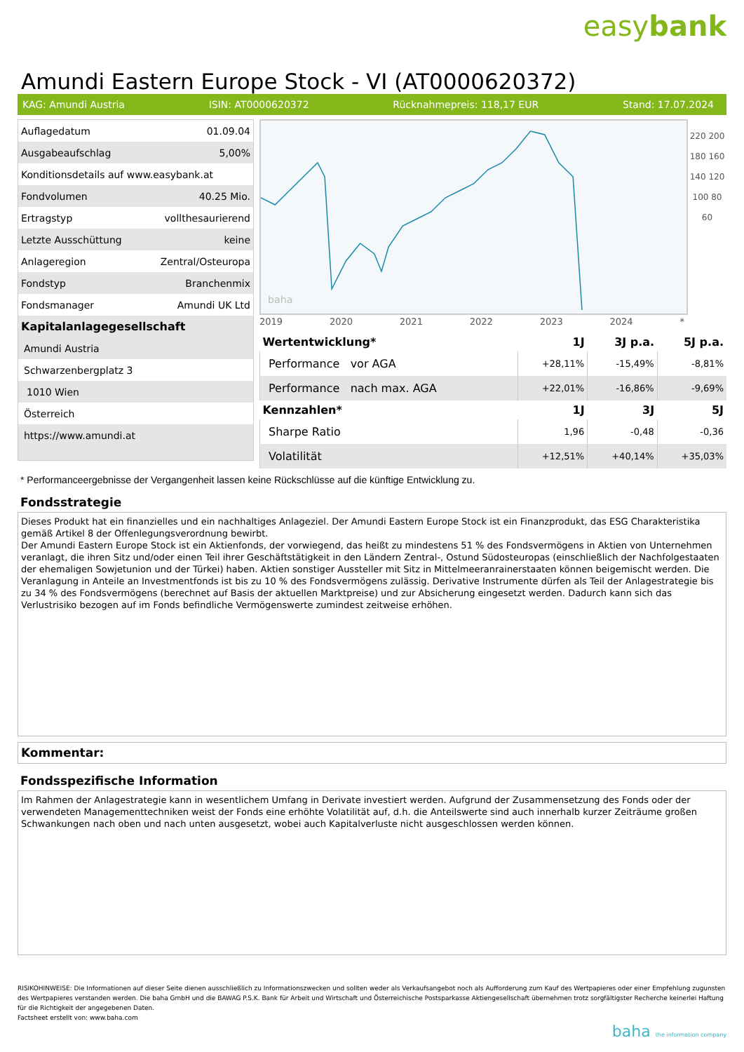easybank
Amundi Eastern Europe Stock - VI (AT0000620372)
KAG: Amundi Austria ISIN: AT0000620372 Rücknahmepreis: 118,17 EUR Stand: 17.07.2024
| Auflagedatum | 01.09.04 |
| Ausgabeaufschlag | 5,00% |
| Konditionsdetails auf www.easybank.at | |
| Fondvolumen | 40.25 Mio. |
| Ertragstyp | vollthesaurierend |
| Letzte Ausschüttung | keine |
| Anlageregion | Zentral/Osteuropa |
| Fondstyp | Branchenmix |
| Fondsmanager | Amundi UK Ltd |
| Kapitalanlagegesellschaft | |
| Amundi Austria | |
| Schwarzenbergplatz 3 | |
| 1010 Wien | |
| Österreich | |
| https://www.amundi.at | |
baha
220 200 180 160 140 120 100 80 60
2019 2020 2021 2022 2023 2024 *
| Wertentwicklung* | 1J | 3J p.a. | 5J p.a. |
| --- | --- | --- | --- |
| Performance vor AGA | +28,11% | -15,49% | -8,81% |
| Performance nach max. AGA | +22,01% | -16,86% | -9,69% |
| Kennzahlen* | 1J | 3J | 5J |
| Sharpe Ratio | 1,96 | -0,48 | -0,36 |
| Volatilität | +12,51% | +40,14% | +35,03% |
* Performanceergebnisse der Vergangenheit lassen keine Rückschlüsse auf die künftige Entwicklung zu.
Fondsstrategie
Dieses Produkt hat ein finanzielles und ein nachhaltiges Anlageziel. Der Amundi Eastern Europe Stock ist ein Finanzprodukt, das ESG Charakteristika gemäß Artikel 8 der Offenlegungsverordnung bewirbt.
Der Amundi Eastern Europe Stock ist ein Aktienfonds, der vorwiegend, das heißt zu mindestens 51 % des Fondsvermögens in Aktien von Unternehmen veranlagt, die ihren Sitz und/oder einen Teil ihrer Geschäftstätigkeit in den Ländern Zentral-, Ostund Südosteuropas (einschließlich der Nachfolgestaaten der ehemaligen Sowjetunion und der Türkei) haben. Aktien sonstiger Aussteller mit Sitz in Mittelmeeranrainerstaaten können beigemischt werden. Die Veranlagung in Anteile an Investmentfonds ist bis zu 10 % des Fondsvermögens zulässig. Derivative Instrumente dürfen als Teil der Anlagestrategie bis zu 34 % des Fondsvermögens (berechnet auf Basis der aktuellen Marktpreise) und zur Absicherung eingesetzt werden. Dadurch kann sich das Verlustrisiko bezogen auf im Fonds befindliche Vermögenswerte zumindest zeitweise erhöhen.
Kommentar:
Fondsspezifische Information
Im Rahmen der Anlagestrategie kann in wesentlichem Umfang in Derivate investiert werden. Aufgrund der Zusammensetzung des Fonds oder der verwendeten Managementtechniken weist der Fonds eine erhöhte Volatilität auf, d.h. die Anteilswerte sind auch innerhalb kurzer Zeiträume großen Schwankungen nach oben und nach unten ausgesetzt, wobei auch Kapitalverluste nicht ausgeschlossen werden können.
RISIKOHINWEISE: Die Informationen auf dieser Seite dienen ausschließlich zu Informationszwecken und sollten weder als Verkaufsangebot noch als Aufforderung zum Kauf des Wertpapieres oder einer Empfehlung zugunsten des Wertpapieres verstanden werden. Die baha GmbH und die BAWAG P.S.K. Bank für Arbeit und Wirtschaft und Österreichische Postsparkasse Aktiengesellschaft übernehmen trotz sorgfältigster Recherche keinerlei Haftung für die Richtigkeit der angegebenen Daten.
Factsheet erstellt von: www.baha.com
baha the information company